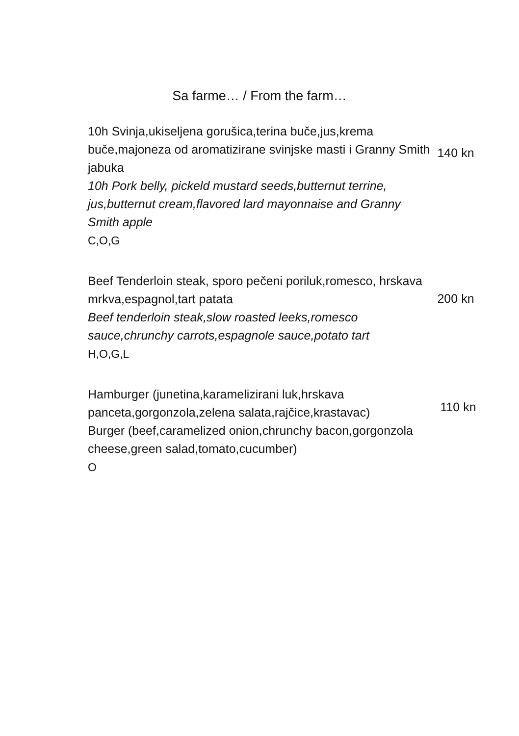Sa farme… / From the farm…
10h Svinja,ukiseljena gorušica,terina buče,jus,krema buče,majoneza od aromatizirane svinjske masti i Granny Smith jabuka
10h Pork belly, pickeld mustard seeds,butternut terrine, jus,butternut cream,flavored lard mayonnaise and Granny Smith apple
C,O,G
140 kn
Beef Tenderloin steak, sporo pečeni poriluk,romesco, hrskava mrkva,espagnol,tart patata
Beef tenderloin steak,slow roasted leeks,romesco sauce,chrunchy carrots,espagnole sauce,potato tart
H,O,G,L
200 kn
Hamburger (junetina,karamelizirani luk,hrskava panceta,gorgonzola,zelena salata,rajčice,krastavac)
Burger (beef,caramelized onion,chrunchy bacon,gorgonzola cheese,green salad,tomato,cucumber)
O
110 kn